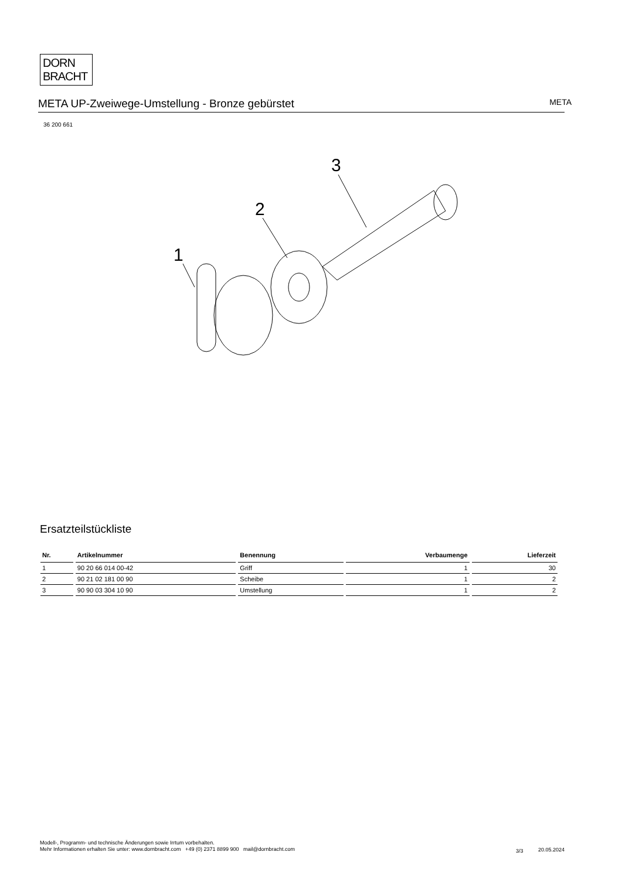DORN
BRACHT
META UP-Zweiwege-Umstellung - Bronze gebürstet
META
36 200 661
1
2
3
Ersatzteilstückliste
| Nr. | Artikelnummer | Benennung | Verbaumenge | Lieferzeit |
| --- | --- | --- | --- | --- |
| 1 | 90 20 66 014 00-42 | Griff | 1 | 30 |
| 2 | 90 21 02 181 00 90 | Scheibe | 1 | 2 |
| 3 | 90 90 03 304 10 90 | Umstellung | 1 | 2 |
Modell-, Programm- und technische Änderungen sowie Irrtum vorbehalten.
Mehr Informationen erhalten Sie unter: www.dornbracht.com +49 (0) 2371 8899 900 mail@dornbracht.com
3/3 20.05.2024